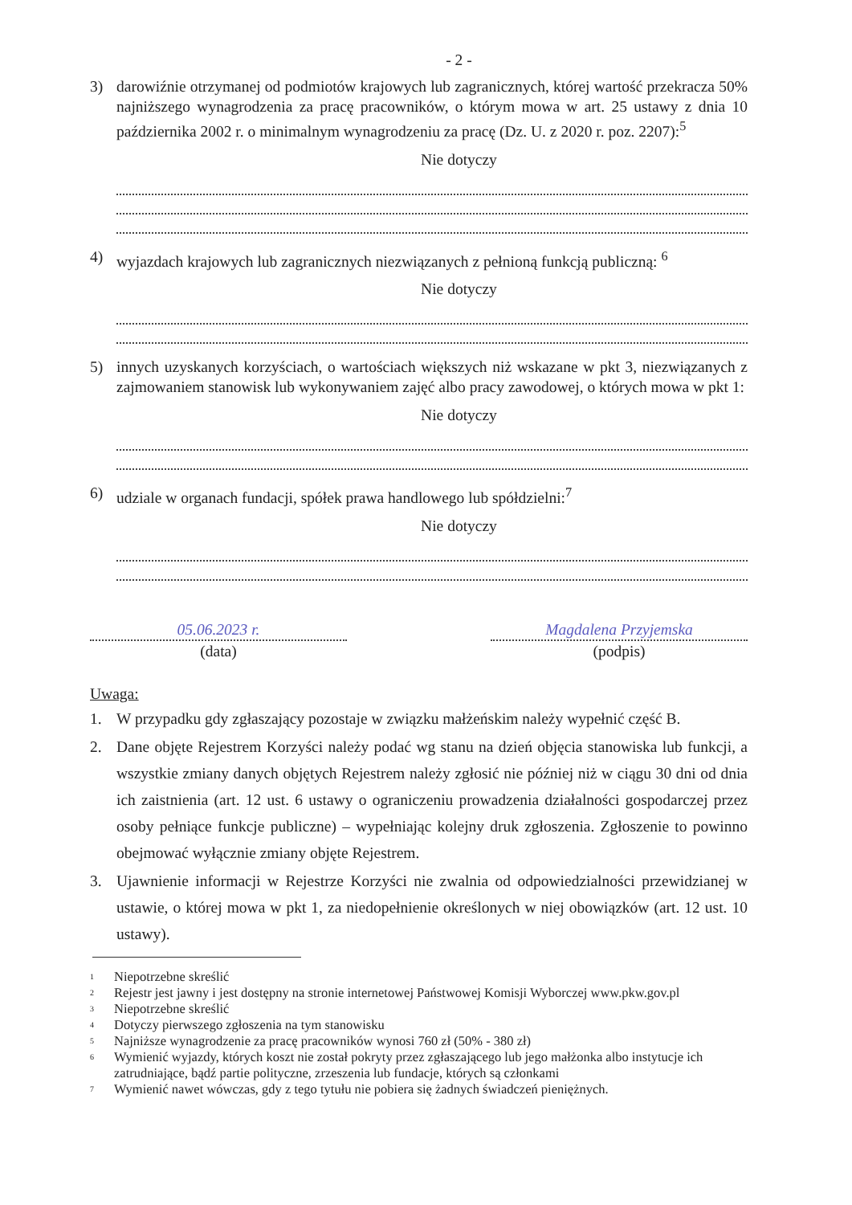- 2 -
3) darowiźnie otrzymanej od podmiotów krajowych lub zagranicznych, której wartość przekracza 50% najniższego wynagrodzenia za pracę pracowników, o którym mowa w art. 25 ustawy z dnia 10 października 2002 r. o minimalnym wynagrodzeniu za pracę (Dz. U. z 2020 r. poz. 2207):<sup>5</sup>
Nie dotyczy
4) wyjazdach krajowych lub zagranicznych niezwiązanych z pełnioną funkcją publiczną: <sup>6</sup>
Nie dotyczy
5) innych uzyskanych korzyściach, o wartościach większych niż wskazane w pkt 3, niezwiązanych z zajmowaniem stanowisk lub wykonywaniem zajęć albo pracy zawodowej, o których mowa w pkt 1:
Nie dotyczy
6) udziale w organach fundacji, spółek prawa handlowego lub spółdzielni:<sup>7</sup>
Nie dotyczy
05.06.2023 r.
(data)
Magdalena Przyjemska
(podpis)
Uwaga:
1. W przypadku gdy zgłaszający pozostaje w związku małżeńskim należy wypełnić część B.
2. Dane objęte Rejestrem Korzyści należy podać wg stanu na dzień objęcia stanowiska lub funkcji, a wszystkie zmiany danych objętych Rejestrem należy zgłosić nie później niż w ciągu 30 dni od dnia ich zaistnienia (art. 12 ust. 6 ustawy o ograniczeniu prowadzenia działalności gospodarczej przez osoby pełniące funkcje publiczne) – wypełniając kolejny druk zgłoszenia. Zgłoszenie to powinno obejmować wyłącznie zmiany objęte Rejestrem.
3. Ujawnienie informacji w Rejestrze Korzyści nie zwalnia od odpowiedzialności przewidzianej w ustawie, o której mowa w pkt 1, za niedopełnienie określonych w niej obowiązków (art. 12 ust. 10 ustawy).
<sup>1</sup> Niepotrzebne skreślić
<sup>2</sup> Rejestr jest jawny i jest dostępny na stronie internetowej Państwowej Komisji Wyborczej www.pkw.gov.pl
<sup>3</sup> Niepotrzebne skreślić
<sup>4</sup> Dotyczy pierwszego zgłoszenia na tym stanowisku
<sup>5</sup> Najniższe wynagrodzenie za pracę pracowników wynosi 760 zł (50% - 380 zł)
<sup>6</sup> Wymienić wyjazdy, których koszt nie został pokryty przez zgłaszającego lub jego małżonka albo instytucje ich zatrudniające, bądź partie polityczne, zrzeszenia lub fundacje, których są członkami
<sup>7</sup> Wymienić nawet wówczas, gdy z tego tytułu nie pobiera się żadnych świadczeń pieniężnych.